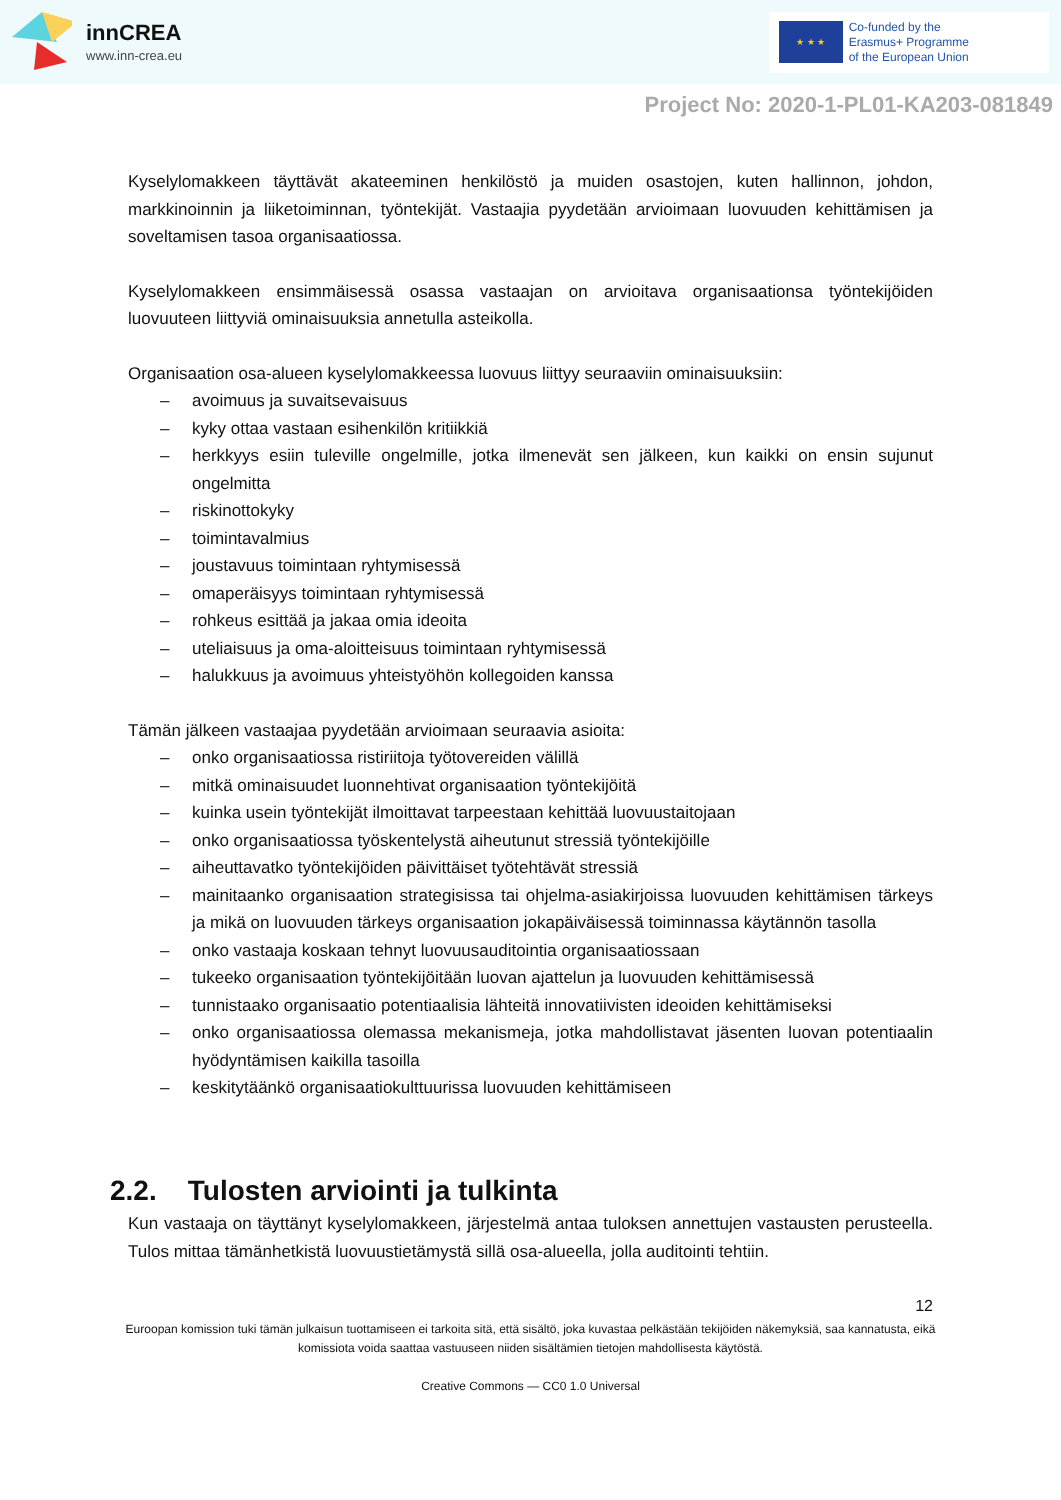innCREA
www.inn-crea.eu
★ ★ ★
Co-funded by the
Erasmus+ Programme
of the European Union
Project No: 2020-1-PL01-KA203-081849
Kyselylomakkeen täyttävät akateeminen henkilöstö ja muiden osastojen, kuten hallinnon, johdon, markkinoinnin ja liiketoiminnan, työntekijät. Vastaajia pyydetään arvioimaan luovuuden kehittämisen ja soveltamisen tasoa organisaatiossa.
Kyselylomakkeen ensimmäisessä osassa vastaajan on arvioitava organisaationsa työntekijöiden luovuuteen liittyviä ominaisuuksia annetulla asteikolla.
Organisaation osa-alueen kyselylomakkeessa luovuus liittyy seuraaviin ominaisuuksiin:
– avoimuus ja suvaitsevaisuus
– kyky ottaa vastaan esihenkilön kritiikkiä
– herkkyys esiin tuleville ongelmille, jotka ilmenevät sen jälkeen, kun kaikki on ensin sujunut ongelmitta
– riskinottokyky
– toimintavalmius
– joustavuus toimintaan ryhtymisessä
– omaperäisyys toimintaan ryhtymisessä
– rohkeus esittää ja jakaa omia ideoita
– uteliaisuus ja oma-aloitteisuus toimintaan ryhtymisessä
– halukkuus ja avoimuus yhteistyöhön kollegoiden kanssa
Tämän jälkeen vastaajaa pyydetään arvioimaan seuraavia asioita:
– onko organisaatiossa ristiriitoja työtovereiden välillä
– mitkä ominaisuudet luonnehtivat organisaation työntekijöitä
– kuinka usein työntekijät ilmoittavat tarpeestaan kehittää luovuustaitojaan
– onko organisaatiossa työskentelystä aiheutunut stressiä työntekijöille
– aiheuttavatko työntekijöiden päivittäiset työtehtävät stressiä
– mainitaanko organisaation strategisissa tai ohjelma-asiakirjoissa luovuuden kehittämisen tärkeys ja mikä on luovuuden tärkeys organisaation jokapäiväisessä toiminnassa käytännön tasolla
– onko vastaaja koskaan tehnyt luovuusauditointia organisaatiossaan
– tukeeko organisaation työntekijöitään luovan ajattelun ja luovuuden kehittämisessä
– tunnistaako organisaatio potentiaalisia lähteitä innovatiivisten ideoiden kehittämiseksi
– onko organisaatiossa olemassa mekanismeja, jotka mahdollistavat jäsenten luovan potentiaalin hyödyntämisen kaikilla tasoilla
– keskitytäänkö organisaatiokulttuurissa luovuuden kehittämiseen
2.2. Tulosten arviointi ja tulkinta
Kun vastaaja on täyttänyt kyselylomakkeen, järjestelmä antaa tuloksen annettujen vastausten perusteella. Tulos mittaa tämänhetkistä luovuustietämystä sillä osa-alueella, jolla auditointi tehtiin.
12
Euroopan komission tuki tämän julkaisun tuottamiseen ei tarkoita sitä, että sisältö, joka kuvastaa pelkästään tekijöiden näkemyksiä, saa kannatusta, eikä komissiota voida saattaa vastuuseen niiden sisältämien tietojen mahdollisesta käytöstä.
Creative Commons — CC0 1.0 Universal